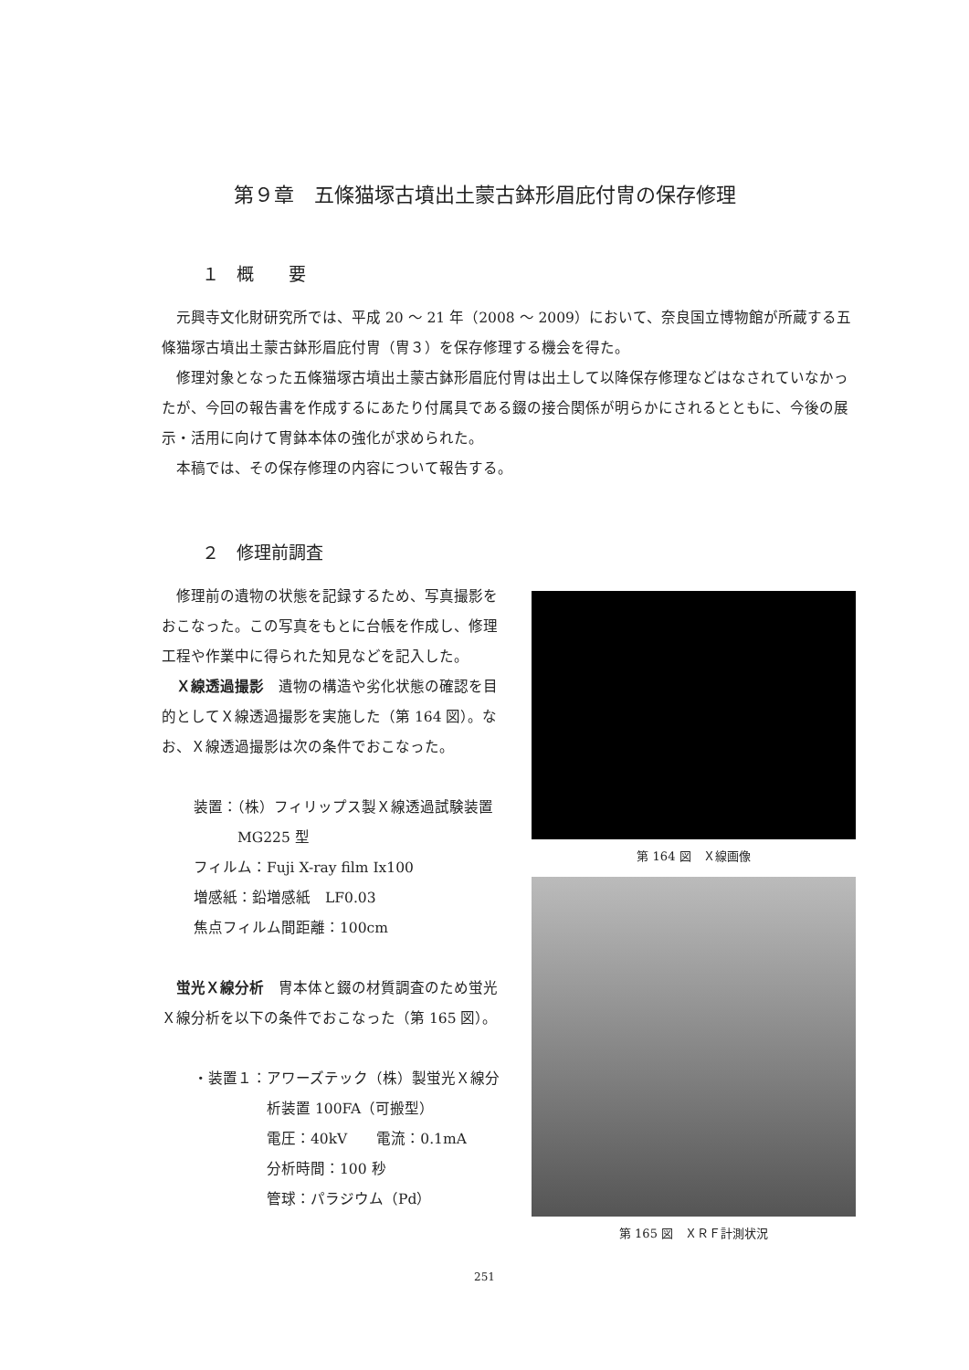第９章　五條猫塚古墳出土蒙古鉢形眉庇付冑の保存修理
１　概　　要
元興寺文化財研究所では、平成 20 ～ 21 年（2008 ～ 2009）において、奈良国立博物館が所蔵する五條猫塚古墳出土蒙古鉢形眉庇付冑（冑３）を保存修理する機会を得た。
修理対象となった五條猫塚古墳出土蒙古鉢形眉庇付冑は出土して以降保存修理などはなされていなかったが、今回の報告書を作成するにあたり付属具である錣の接合関係が明らかにされるとともに、今後の展示・活用に向けて冑鉢本体の強化が求められた。
本稿では、その保存修理の内容について報告する。
２　修理前調査
修理前の遺物の状態を記録するため、写真撮影をおこなった。この写真をもとに台帳を作成し、修理工程や作業中に得られた知見などを記入した。
Ｘ線透過撮影　遺物の構造や劣化状態の確認を目的としてＸ線透過撮影を実施した（第 164 図）。なお、Ｘ線透過撮影は次の条件でおこなった。
装置：（株）フィリップス製Ｘ線透過試験装置
　　　MG225 型
フィルム：Fuji X-ray film Ix100
増感紙：鉛増感紙　LF0.03
焦点フィルム間距離：100cm
蛍光Ｘ線分析　冑本体と錣の材質調査のため蛍光Ｘ線分析を以下の条件でおこなった（第 165 図）。
・装置１：アワーズテック（株）製蛍光Ｘ線分
析装置 100FA（可搬型）
電圧：40kV　　電流：0.1mA
分析時間：100 秒
管球：パラジウム（Pd）
第 164 図　Ｘ線画像
第 165 図　ＸＲＦ計測状況
251